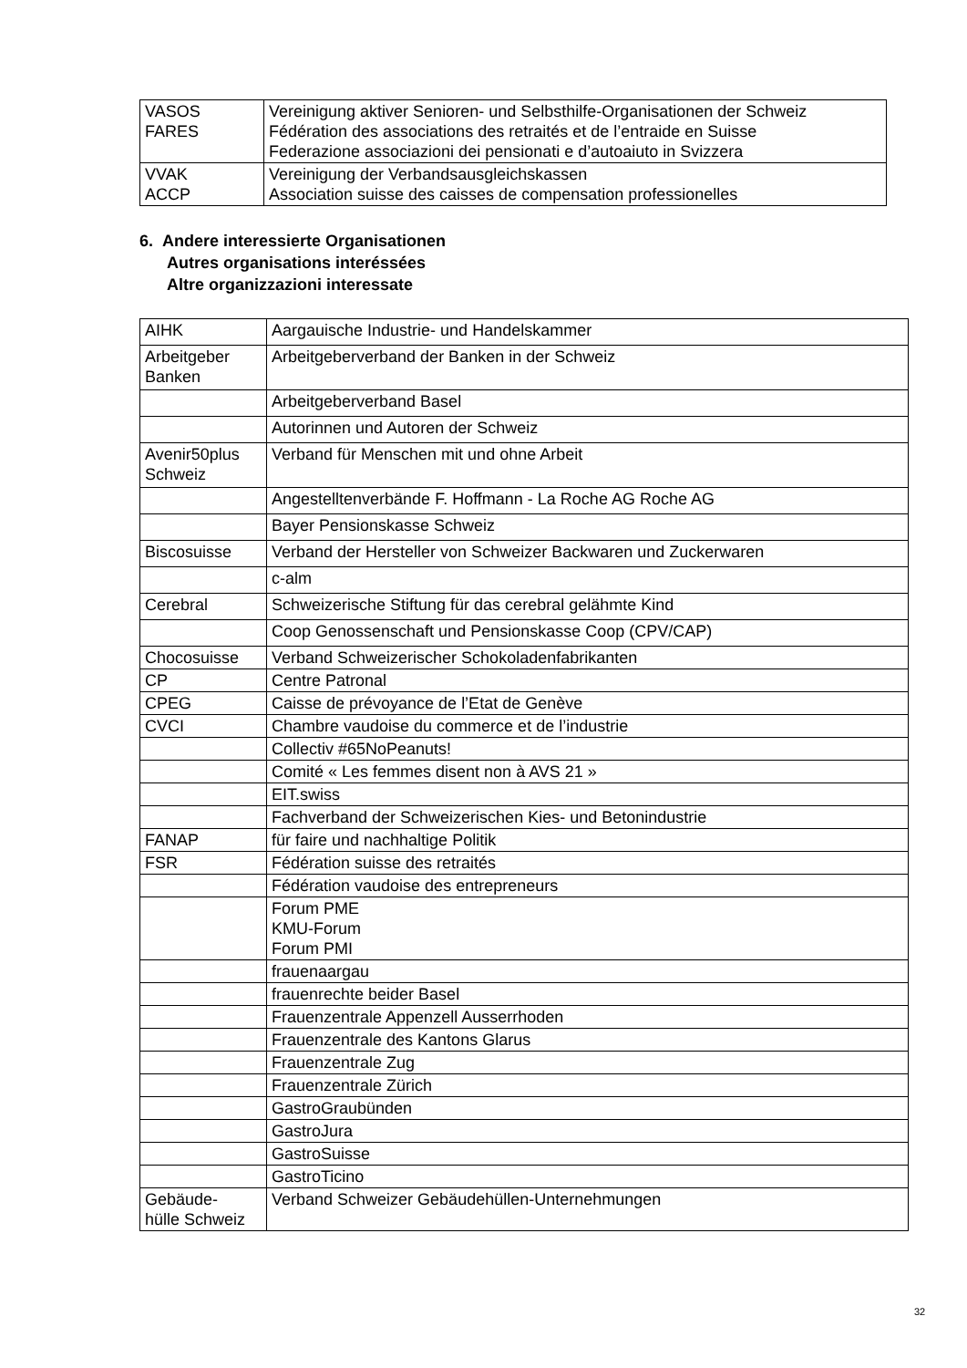| VASOS FARES | Vereinigung aktiver Senioren- und Selbsthilfe-Organisationen der Schweiz Fédération des associations des retraités et de l’entraide en Suisse Federazione associazioni dei pensionati e d’autoaiuto in Svizzera |
| VVAK ACCP | Vereinigung der Verbandsausgleichskassen Association suisse des caisses de compensation professionelles |
6. Andere interessierte Organisationen
Autres organisations interéssées
Altre organizzazioni interessate
| AIHK | Aargauische Industrie- und Handelskammer |
| Arbeitgeber Banken | Arbeitgeberverband der Banken in der Schweiz |
| | Arbeitgeberverband Basel |
| | Autorinnen und Autoren der Schweiz |
| Avenir50plus Schweiz | Verband für Menschen mit und ohne Arbeit |
| | Angestelltenverbände F. Hoffmann - La Roche AG Roche AG |
| | Bayer Pensionskasse Schweiz |
| Biscosuisse | Verband der Hersteller von Schweizer Backwaren und Zuckerwaren |
| | c-alm |
| Cerebral | Schweizerische Stiftung für das cerebral gelähmte Kind |
| | Coop Genossenschaft und Pensionskasse Coop (CPV/CAP) |
| Chocosuisse | Verband Schweizerischer Schokoladenfabrikanten |
| CP | Centre Patronal |
| CPEG | Caisse de prévoyance de l’Etat de Genève |
| CVCI | Chambre vaudoise du commerce et de l’industrie |
| | Collectiv #65NoPeanuts! |
| | Comité « Les femmes disent non à AVS 21 » |
| | EIT.swiss |
| | Fachverband der Schweizerischen Kies- und Betonindustrie |
| FANAP | für faire und nachhaltige Politik |
| FSR | Fédération suisse des retraités |
| | Fédération vaudoise des entrepreneurs |
| | Forum PME KMU-Forum Forum PMI |
| | frauenaargau |
| | frauenrechte beider Basel |
| | Frauenzentrale Appenzell Ausserrhoden |
| | Frauenzentrale des Kantons Glarus |
| | Frauenzentrale Zug |
| | Frauenzentrale Zürich |
| | GastroGraubünden |
| | GastroJura |
| | GastroSuisse |
| | GastroTicino |
| Gebäude- hülle Schweiz | Verband Schweizer Gebäudehüllen-Unternehmungen |
32